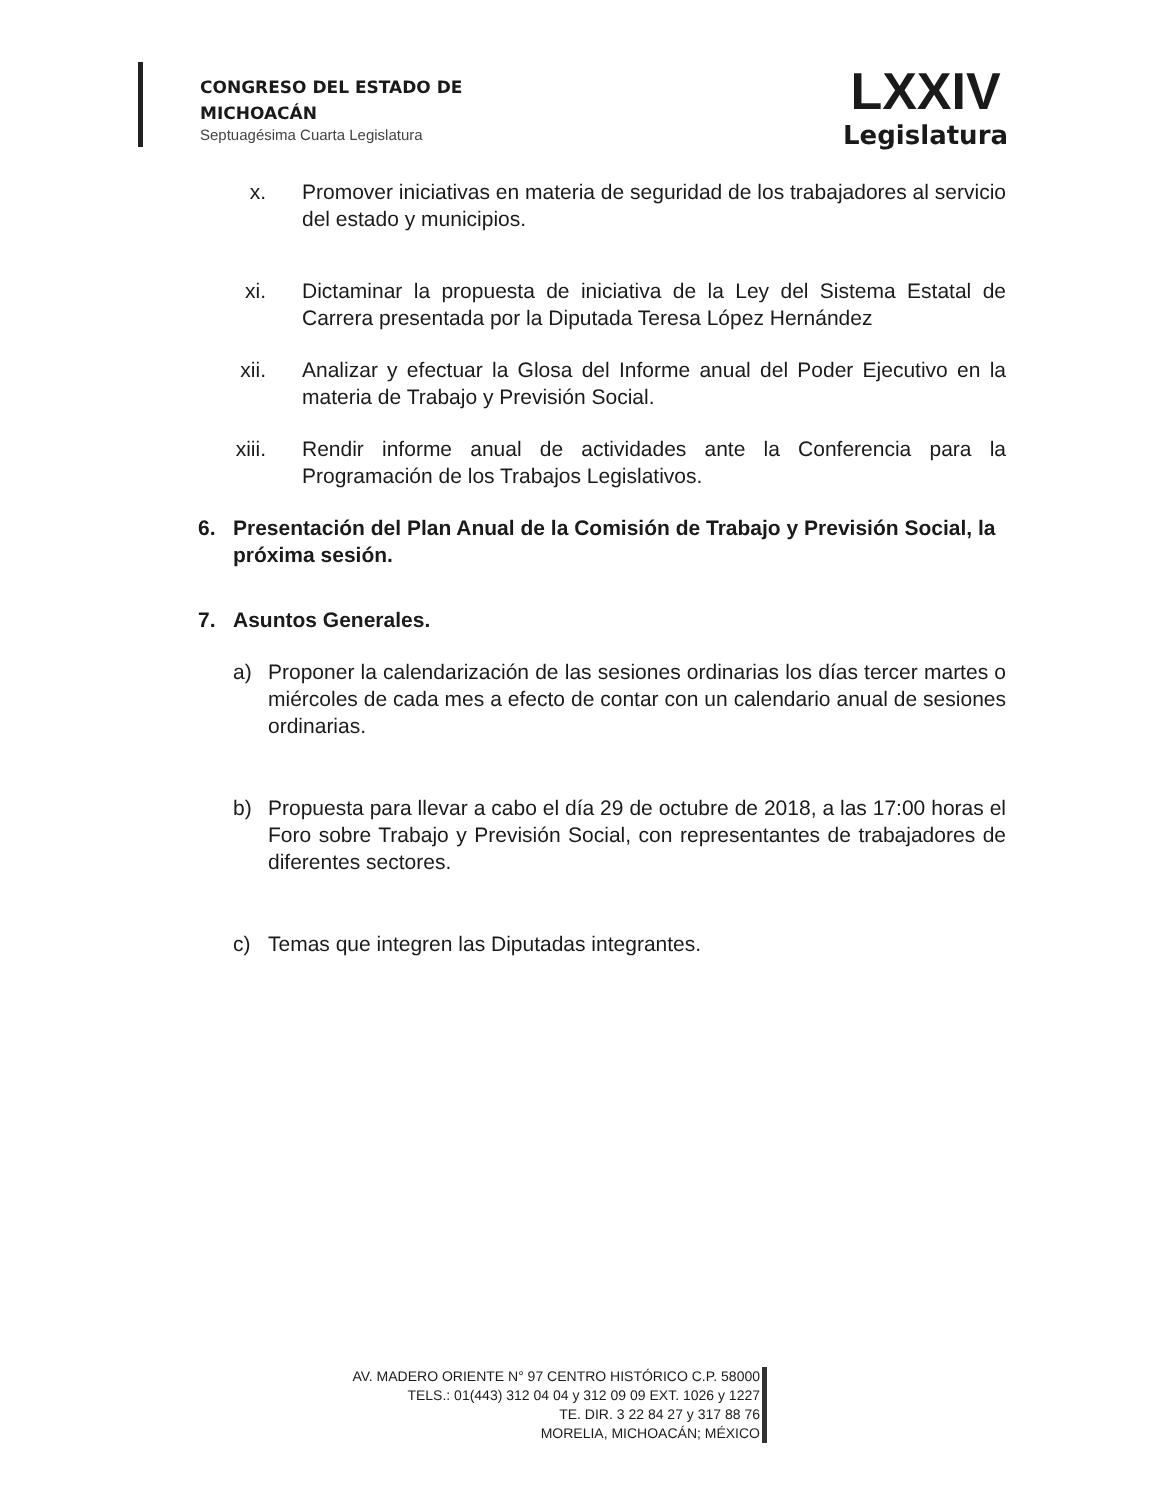CONGRESO DEL ESTADO DE
MICHOACÁN
Septuagésima Cuarta Legislatura
LXXIV
Legislatura
x. Promover iniciativas en materia de seguridad de los trabajadores al servicio del estado y municipios.
xi. Dictaminar la propuesta de iniciativa de la Ley del Sistema Estatal de Carrera presentada por la Diputada Teresa López Hernández
xii. Analizar y efectuar la Glosa del Informe anual del Poder Ejecutivo en la materia de Trabajo y Previsión Social.
xiii. Rendir informe anual de actividades ante la Conferencia para la Programación de los Trabajos Legislativos.
6. Presentación del Plan Anual de la Comisión de Trabajo y Previsión Social, la próxima sesión.
7. Asuntos Generales.
a) Proponer la calendarización de las sesiones ordinarias los días tercer martes o miércoles de cada mes a efecto de contar con un calendario anual de sesiones ordinarias.
b) Propuesta para llevar a cabo el día 29 de octubre de 2018, a las 17:00 horas el Foro sobre Trabajo y Previsión Social, con representantes de trabajadores de diferentes sectores.
c) Temas que integren las Diputadas integrantes.
AV. MADERO ORIENTE N° 97 CENTRO HISTÓRICO C.P. 58000
TELS.: 01(443) 312 04 04 y 312 09 09 EXT. 1026 y 1227
TE. DIR. 3 22 84 27 y 317 88 76
MORELIA, MICHOACÁN; MÉXICO